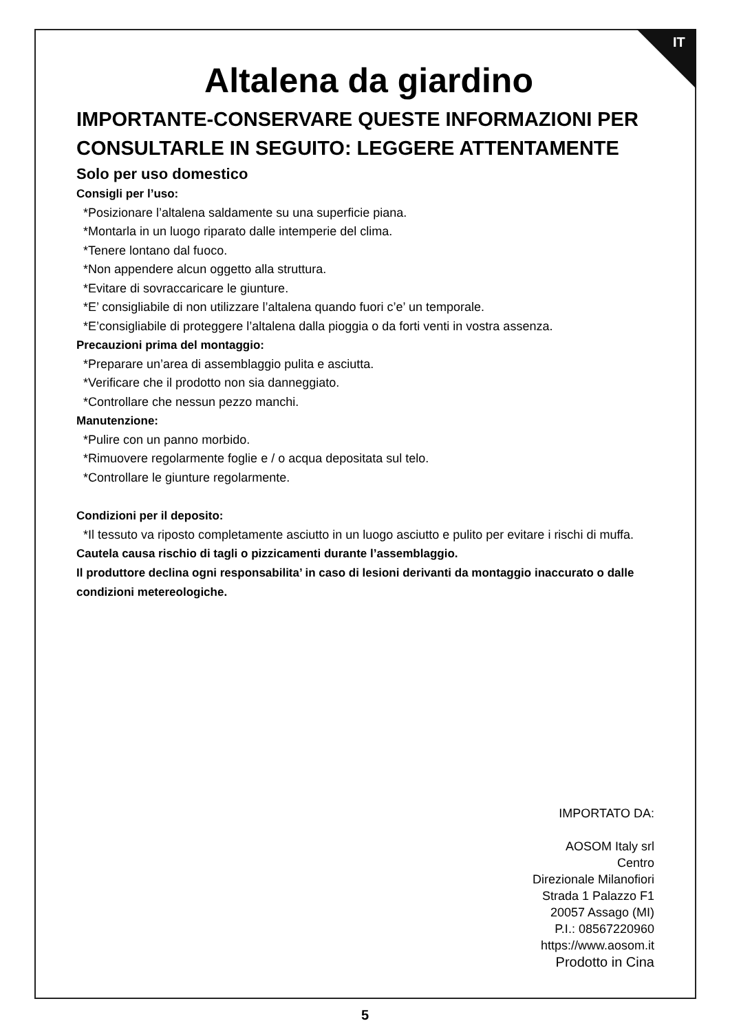IT
Altalena da giardino
IMPORTANTE-CONSERVARE QUESTE INFORMAZIONI PER CONSULTARLE IN SEGUITO: LEGGERE ATTENTAMENTE
Solo per uso domestico
Consigli per l’uso:
*Posizionare l’altalena saldamente su una superficie piana.
*Montarla in un luogo riparato dalle intemperie del clima.
*Tenere lontano dal fuoco.
*Non appendere alcun oggetto alla struttura.
*Evitare di sovraccaricare le giunture.
*E’ consigliabile di non utilizzare l’altalena quando fuori c’e’ un temporale.
*E’consigliabile di proteggere l’altalena dalla pioggia o da forti venti in vostra assenza.
Precauzioni prima del montaggio:
*Preparare un’area di assemblaggio pulita e asciutta.
*Verificare che il prodotto non sia danneggiato.
*Controllare che nessun pezzo manchi.
Manutenzione:
*Pulire con un panno morbido.
*Rimuovere regolarmente foglie e / o acqua depositata sul telo.
*Controllare le giunture regolarmente.
Condizioni per il deposito:
*Il tessuto va riposto completamente asciutto in un luogo asciutto e pulito per evitare i rischi di muffa.
Cautela causa rischio di tagli o pizzicamenti durante l’assemblaggio.
Il produttore declina ogni responsabilita’ in caso di lesioni derivanti da montaggio inaccurato o dalle condizioni metereologiche.
IMPORTATO DA:
AOSOM Italy srl
Centro
Direzionale Milanofiori
Strada 1 Palazzo F1
20057 Assago (MI)
P.I.: 08567220960
https://www.aosom.it
Prodotto in Cina
5